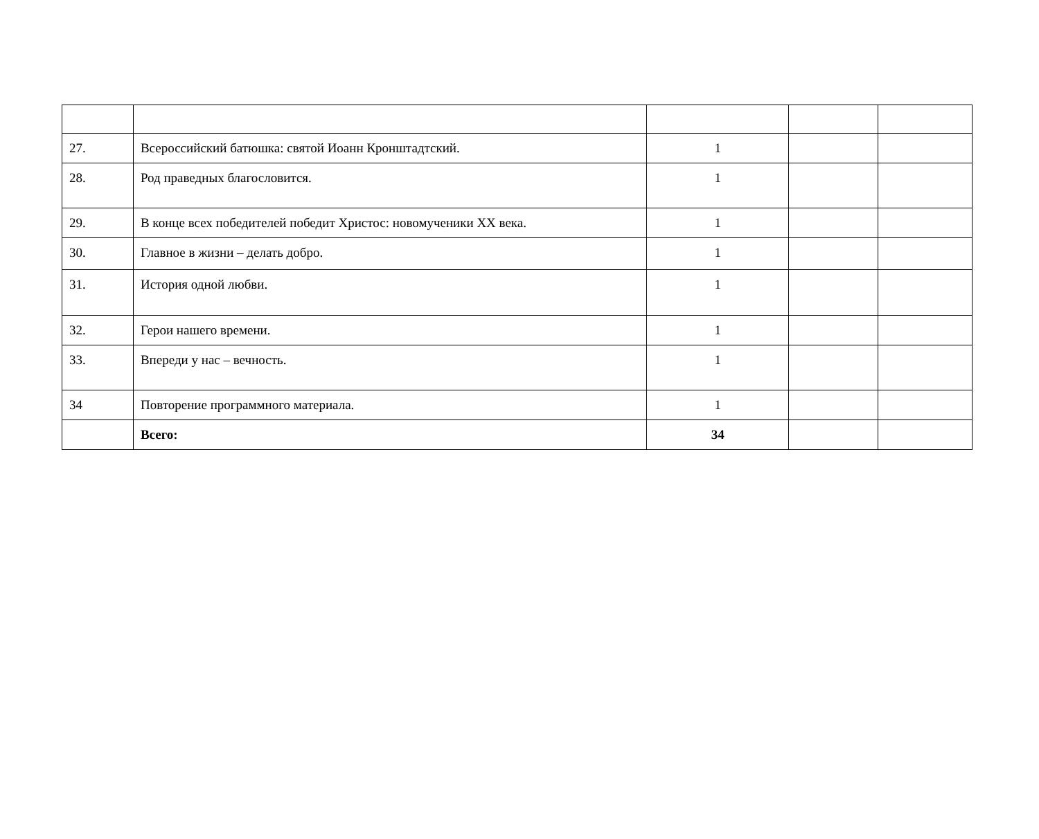| 27. | Всероссийский батюшка: святой Иоанн Кронштадтский. | 1 | | |
| 28. | Род праведных благословится. | 1 | | |
| 29. | В конце всех победителей победит Христос: новомученики XX века. | 1 | | |
| 30. | Главное в жизни – делать добро. | 1 | | |
| 31. | История одной любви. | 1 | | |
| 32. | Герои нашего времени. | 1 | | |
| 33. | Впереди у нас – вечность. | 1 | | |
| 34 | Повторение программного материала. | 1 | | |
| | Всего: | 34 | | |